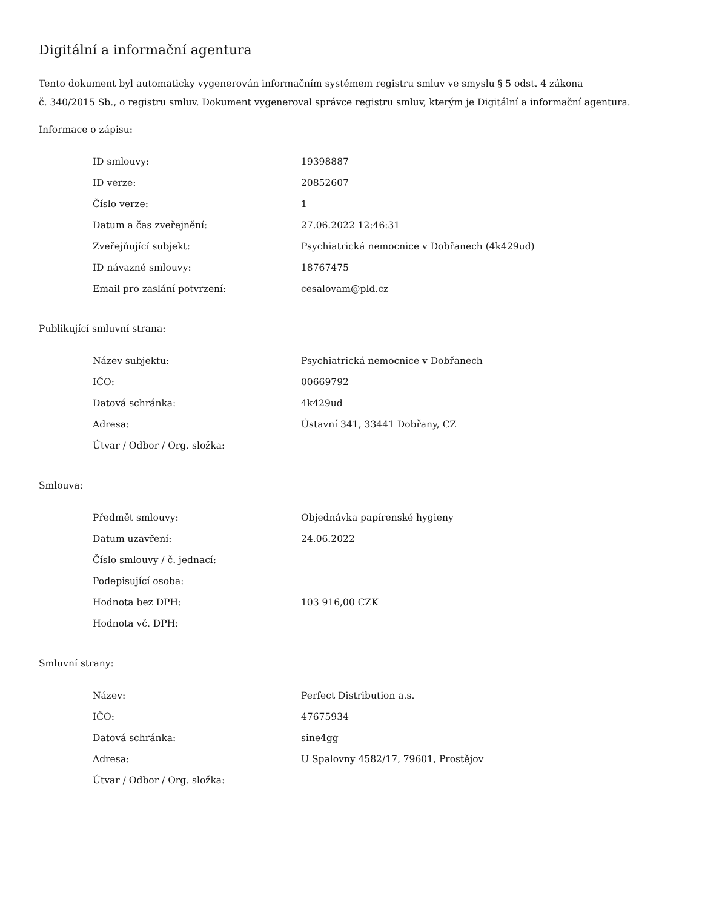Digitální a informační agentura
Tento dokument byl automaticky vygenerován informačním systémem registru smluv ve smyslu § 5 odst. 4 zákona
č. 340/2015 Sb., o registru smluv. Dokument vygeneroval správce registru smluv, kterým je Digitální a informační agentura.
Informace o zápisu:
| ID smlouvy: | 19398887 |
| ID verze: | 20852607 |
| Číslo verze: | 1 |
| Datum a čas zveřejnění: | 27.06.2022 12:46:31 |
| Zveřejňující subjekt: | Psychiatrická nemocnice v Dobřanech (4k429ud) |
| ID návazné smlouvy: | 18767475 |
| Email pro zaslání potvrzení: | cesalovam@pld.cz |
Publikující smluvní strana:
| Název subjektu: | Psychiatrická nemocnice v Dobřanech |
| IČO: | 00669792 |
| Datová schránka: | 4k429ud |
| Adresa: | Ústavní 341, 33441 Dobřany, CZ |
| Útvar / Odbor / Org. složka: | |
Smlouva:
| Předmět smlouvy: | Objednávka papírenské hygieny |
| Datum uzavření: | 24.06.2022 |
| Číslo smlouvy / č. jednací: | |
| Podepisující osoba: | |
| Hodnota bez DPH: | 103 916,00 CZK |
| Hodnota vč. DPH: | |
Smluvní strany:
| Název: | Perfect Distribution a.s. |
| IČO: | 47675934 |
| Datová schránka: | sine4gg |
| Adresa: | U Spalovny 4582/17, 79601, Prostějov |
| Útvar / Odbor / Org. složka: | |